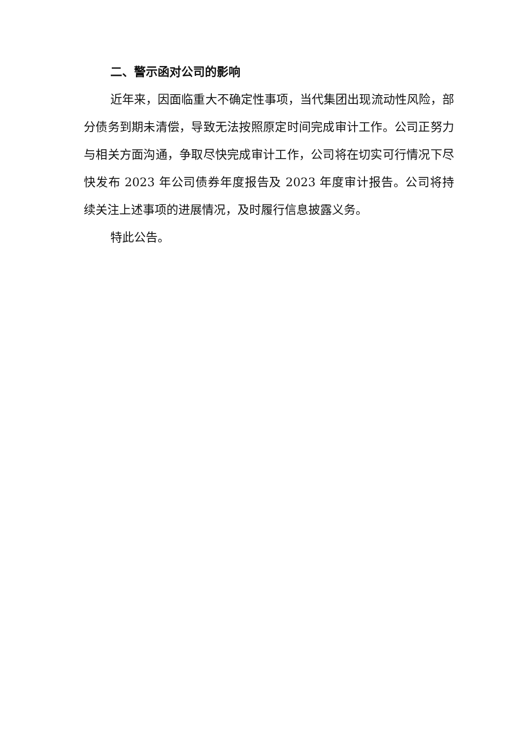二、警示函对公司的影响
近年来，因面临重大不确定性事项，当代集团出现流动性风险，部分债务到期未清偿，导致无法按照原定时间完成审计工作。公司正努力与相关方面沟通，争取尽快完成审计工作，公司将在切实可行情况下尽快发布 2023 年公司债券年度报告及 2023 年度审计报告。公司将持续关注上述事项的进展情况，及时履行信息披露义务。
特此公告。